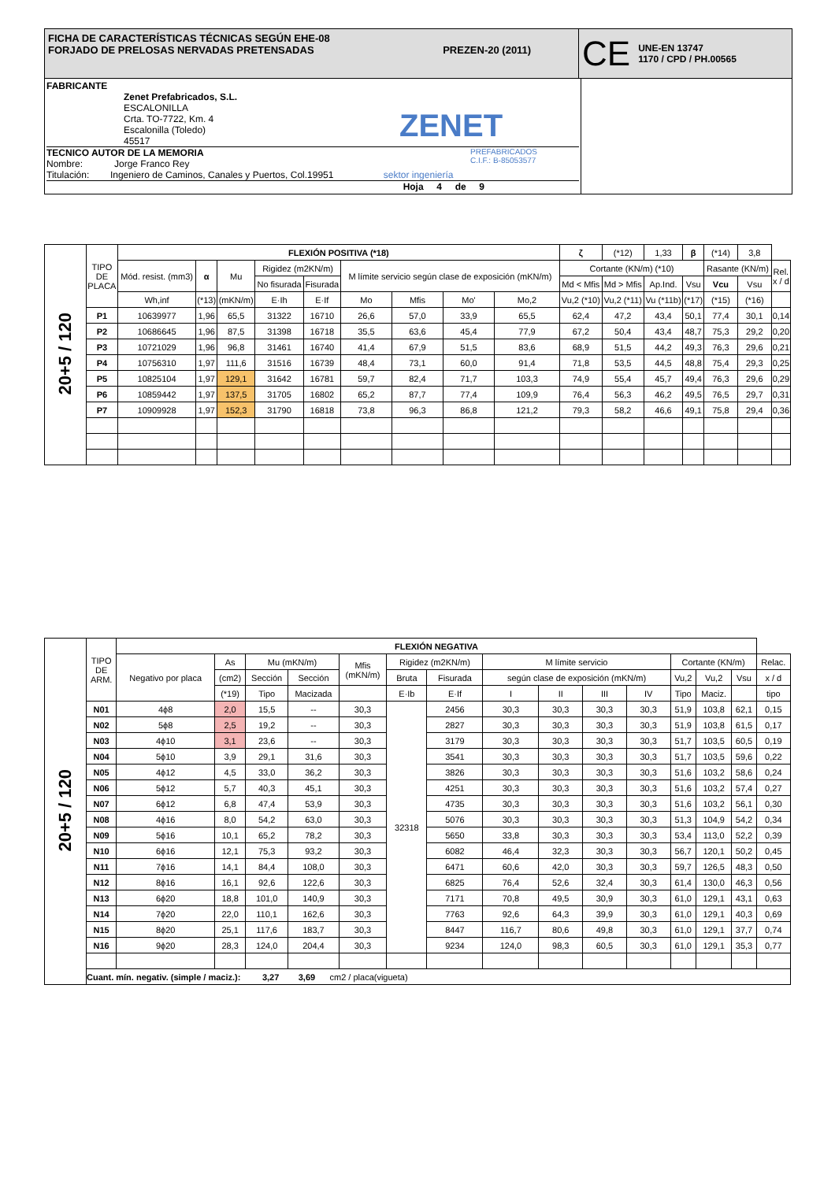FICHA DE CARACTERÍSTICAS TÉCNICAS SEGÚN EHE-08
FORJADO DE PRELOSAS NERVADAS PRETENSADAS PREZEN-20 (2011)
CE UNE-EN 13747
1170 / CPD / PH.00565
FABRICANTE
Zenet Prefabricados, S.L.
ESCALONILLA
Crta. TO-7722, Km. 4
Escalonilla (Toledo)
45517
ZENET
PREFABRICADOS
C.I.F.: B-85053577
TECNICO AUTOR DE LA MEMORIA
Nombre: Jorge Franco Rey
Titulación: Ingeniero de Caminos, Canales y Puertos, Col.19951 sektor ingeniería
Hoja 4 de 9
| 20+5 / 120 | TIPO DE PLACA | FLEXIÓN POSITIVA (*18) | | | | | | | | | ζ | (*12) | 1,33 | β | (*14) | 3,8 | |
| | | Mód. resist. (mm3) | α | Mu | Rigidez (m2KN/m) | | M límite servicio según clase de exposición (mKN/m) | | | | Cortante (KN/m) (*10) | | | | Rasante (KN/m) | | Rel. x / d |
| | | | | | No fisurada | Fisurada | | | | | Md < Mfis | Md > Mfis | Ap.Ind. | Vsu | Vcu | Vsu | |
| | | Wh,inf | (*13) | (mKN/m) | E·Ih | E·If | Mo | Mfis | Mo' | Mo,2 | Vu,2 (*10) | Vu,2 (*11) | Vu (*11b) | (*17) | (*15) | (*16) | |
| | P1 | 10639977 | 1,96 | 65,5 | 31322 | 16710 | 26,6 | 57,0 | 33,9 | 65,5 | 62,4 | 47,2 | 43,4 | 50,1 | 77,4 | 30,1 | 0,14 |
| | P2 | 10686645 | 1,96 | 87,5 | 31398 | 16718 | 35,5 | 63,6 | 45,4 | 77,9 | 67,2 | 50,4 | 43,4 | 48,7 | 75,3 | 29,2 | 0,20 |
| | P3 | 10721029 | 1,96 | 96,8 | 31461 | 16740 | 41,4 | 67,9 | 51,5 | 83,6 | 68,9 | 51,5 | 44,2 | 49,3 | 76,3 | 29,6 | 0,21 |
| | P4 | 10756310 | 1,97 | 111,6 | 31516 | 16739 | 48,4 | 73,1 | 60,0 | 91,4 | 71,8 | 53,5 | 44,5 | 48,8 | 75,4 | 29,3 | 0,25 |
| | P5 | 10825104 | 1,97 | 129,1 | 31642 | 16781 | 59,7 | 82,4 | 71,7 | 103,3 | 74,9 | 55,4 | 45,7 | 49,4 | 76,3 | 29,6 | 0,29 |
| | P6 | 10859442 | 1,97 | 137,5 | 31705 | 16802 | 65,2 | 87,7 | 77,4 | 109,9 | 76,4 | 56,3 | 46,2 | 49,5 | 76,5 | 29,7 | 0,31 |
| | P7 | 10909928 | 1,97 | 152,3 | 31790 | 16818 | 73,8 | 96,3 | 86,8 | 121,2 | 79,3 | 58,2 | 46,6 | 49,1 | 75,8 | 29,4 | 0,36 |
| 20+5 / 120 | TIPO DE ARM. | FLEXIÓN NEGATIVA | | | | | | | | | | | | | | |
| | | Negativo por placa | As | Mu (mKN/m) | | Mfis (mKN/m) | Rigidez (m2KN/m) | | M límite servicio | | | | Cortante (KN/m) | | | Relac. |
| | | | (cm2) | Sección | Sección | | Bruta | Fisurada | según clase de exposición (mKN/m) | | | | Vu,2 | Vu,2 | Vsu | x / d |
| | | | (*19) | Tipo | Macizada | | E·Ib | E·If | I | II | III | IV | Tipo | Maciz. | | tipo |
| | N01 | 4ϕ8 | 2,0 | 15,5 | -- | 30,3 | 32318 | 2456 | 30,3 | 30,3 | 30,3 | 30,3 | 51,9 | 103,8 | 62,1 | 0,15 |
| | N02 | 5ϕ8 | 2,5 | 19,2 | -- | 30,3 | | 2827 | 30,3 | 30,3 | 30,3 | 30,3 | 51,9 | 103,8 | 61,5 | 0,17 |
| | N03 | 4ϕ10 | 3,1 | 23,6 | -- | 30,3 | | 3179 | 30,3 | 30,3 | 30,3 | 30,3 | 51,7 | 103,5 | 60,5 | 0,19 |
| | N04 | 5ϕ10 | 3,9 | 29,1 | 31,6 | 30,3 | | 3541 | 30,3 | 30,3 | 30,3 | 30,3 | 51,7 | 103,5 | 59,6 | 0,22 |
| | N05 | 4ϕ12 | 4,5 | 33,0 | 36,2 | 30,3 | | 3826 | 30,3 | 30,3 | 30,3 | 30,3 | 51,6 | 103,2 | 58,6 | 0,24 |
| | N06 | 5ϕ12 | 5,7 | 40,3 | 45,1 | 30,3 | | 4251 | 30,3 | 30,3 | 30,3 | 30,3 | 51,6 | 103,2 | 57,4 | 0,27 |
| | N07 | 6ϕ12 | 6,8 | 47,4 | 53,9 | 30,3 | | 4735 | 30,3 | 30,3 | 30,3 | 30,3 | 51,6 | 103,2 | 56,1 | 0,30 |
| | N08 | 4ϕ16 | 8,0 | 54,2 | 63,0 | 30,3 | | 5076 | 30,3 | 30,3 | 30,3 | 30,3 | 51,3 | 104,9 | 54,2 | 0,34 |
| | N09 | 5ϕ16 | 10,1 | 65,2 | 78,2 | 30,3 | | 5650 | 33,8 | 30,3 | 30,3 | 30,3 | 53,4 | 113,0 | 52,2 | 0,39 |
| | N10 | 6ϕ16 | 12,1 | 75,3 | 93,2 | 30,3 | | 6082 | 46,4 | 32,3 | 30,3 | 30,3 | 56,7 | 120,1 | 50,2 | 0,45 |
| | N11 | 7ϕ16 | 14,1 | 84,4 | 108,0 | 30,3 | | 6471 | 60,6 | 42,0 | 30,3 | 30,3 | 59,7 | 126,5 | 48,3 | 0,50 |
| | N12 | 8ϕ16 | 16,1 | 92,6 | 122,6 | 30,3 | | 6825 | 76,4 | 52,6 | 32,4 | 30,3 | 61,4 | 130,0 | 46,3 | 0,56 |
| | N13 | 6ϕ20 | 18,8 | 101,0 | 140,9 | 30,3 | | 7171 | 70,8 | 49,5 | 30,9 | 30,3 | 61,0 | 129,1 | 43,1 | 0,63 |
| | N14 | 7ϕ20 | 22,0 | 110,1 | 162,6 | 30,3 | | 7763 | 92,6 | 64,3 | 39,9 | 30,3 | 61,0 | 129,1 | 40,3 | 0,69 |
| | N15 | 8ϕ20 | 25,1 | 117,6 | 183,7 | 30,3 | | 8447 | 116,7 | 80,6 | 49,8 | 30,3 | 61,0 | 129,1 | 37,7 | 0,74 |
| | N16 | 9ϕ20 | 28,3 | 124,0 | 204,4 | 30,3 | | 9234 | 124,0 | 98,3 | 60,5 | 30,3 | 61,0 | 129,1 | 35,3 | 0,77 |
| | Cuant. mín. negativ. (simple / maciz.): 3,27 3,69 cm2 / placa(vigueta) | | | | | | | | | | | | | | | |